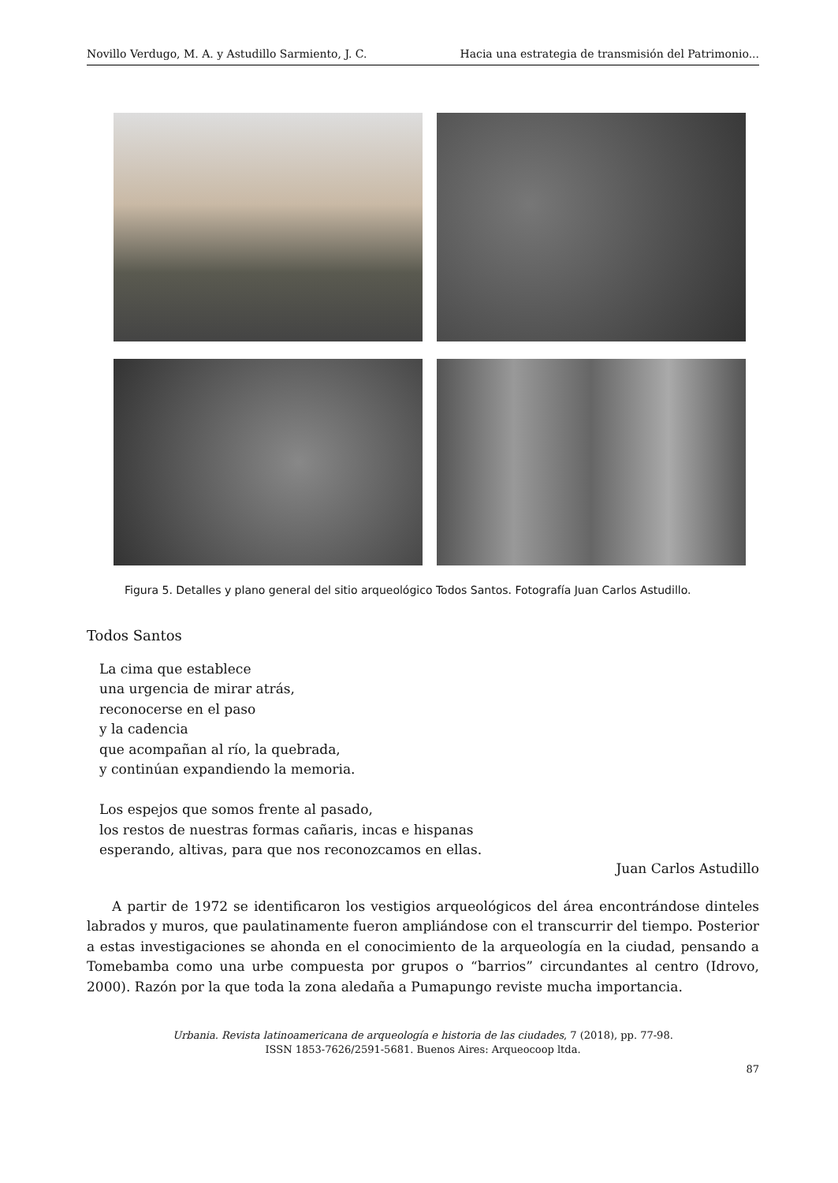Novillo Verdugo, M. A. y Astudillo Sarmiento, J. C. Hacia una estrategia de transmisión del Patrimonio...
Figura 5. Detalles y plano general del sitio arqueológico Todos Santos. Fotografía Juan Carlos Astudillo.
Todos Santos
La cima que establece
una urgencia de mirar atrás,
reconocerse en el paso
y la cadencia
que acompañan al río, la quebrada,
y continúan expandiendo la memoria.
Los espejos que somos frente al pasado,
los restos de nuestras formas cañaris, incas e hispanas
esperando, altivas, para que nos reconozcamos en ellas.
Juan Carlos Astudillo
A partir de 1972 se identificaron los vestigios arqueológicos del área encontrándose dinteles labrados y muros, que paulatinamente fueron ampliándose con el transcurrir del tiempo. Posterior a estas investigaciones se ahonda en el conocimiento de la arqueología en la ciudad, pensando a Tomebamba como una urbe compuesta por grupos o “barrios” circundantes al centro (Idrovo, 2000). Razón por la que toda la zona aledaña a Pumapungo reviste mucha importancia.
Urbania. Revista latinoamericana de arqueología e historia de las ciudades, 7 (2018), pp. 77-98.
ISSN 1853-7626/2591-5681. Buenos Aires: Arqueocoop ltda.
87